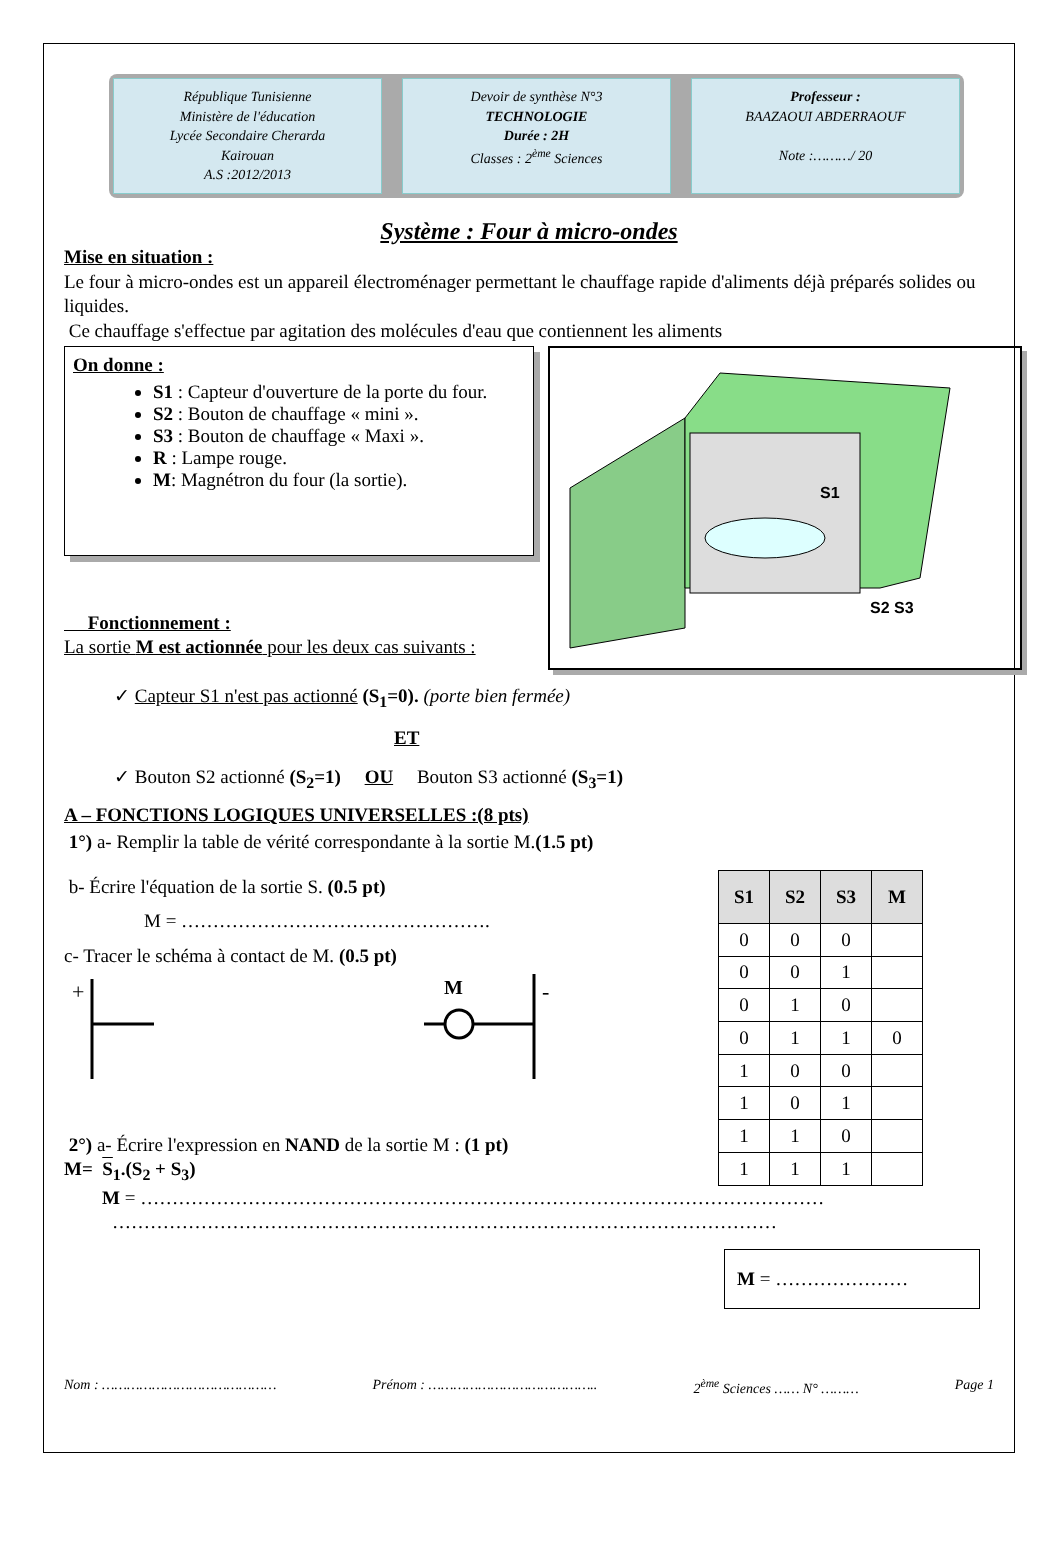République Tunisienne
Ministère de l'éducation
Lycée Secondaire Cherarda
Kairouan
A.S :2012/2013
Devoir de synthèse N°3
TECHNOLOGIE
Durée : 2H
Classes : 2<sup>ème</sup> Sciences
Professeur :
BAAZAOUI ABDERRAOUF
Note :………/ 20
Système : Four à micro-ondes
Mise en situation :
Le four à micro-ondes est un appareil électroménager permettant le chauffage rapide d'aliments déjà préparés solides ou liquides.
Ce chauffage s'effectue par agitation des molécules d'eau que contiennent les aliments
On donne :
S1 : Capteur d'ouverture de la porte du four.
S2 : Bouton de chauffage « mini ».
S3 : Bouton de chauffage « Maxi ».
R : Lampe rouge.
M: Magnétron du four (la sortie).
Fonctionnement :
La sortie M est actionnée pour les deux cas suivants :
S1
S2 S3
✓ Capteur S1 n'est pas actionné (S<sub>1</sub>=0). (porte bien fermée)
ET
✓ Bouton S2 actionné (S<sub>2</sub>=1) OU Bouton S3 actionné (S<sub>3</sub>=1)
A – FONCTIONS LOGIQUES UNIVERSELLES :(8 pts)
1°) a- Remplir la table de vérité correspondante à la sortie M.(1.5 pt)
b- Écrire l'équation de la sortie S. (0.5 pt)
M = ………………………………………….
c- Tracer le schéma à contact de M. (0.5 pt)
+
M
-
2°) a- Écrire l'expression en NAND de la sortie M : (1 pt)
M= S<sub>1</sub>.(S<sub>2</sub> + S<sub>3</sub>)
| S1 | S2 | S3 | M |
| --- | --- | --- | --- |
| 0 | 0 | 0 | |
| 0 | 0 | 1 | |
| 0 | 1 | 0 | |
| 0 | 1 | 1 | 0 |
| 1 | 0 | 0 | |
| 1 | 0 | 1 | |
| 1 | 1 | 0 | |
| 1 | 1 | 1 | |
M = ………………………………………………………………………………………………
……………………………………………………………………………………………
M = …………………
Nom : …………………………………… Prénom : ………………………………….. 2<sup>ème</sup> Sciences …… N° ……… Page 1